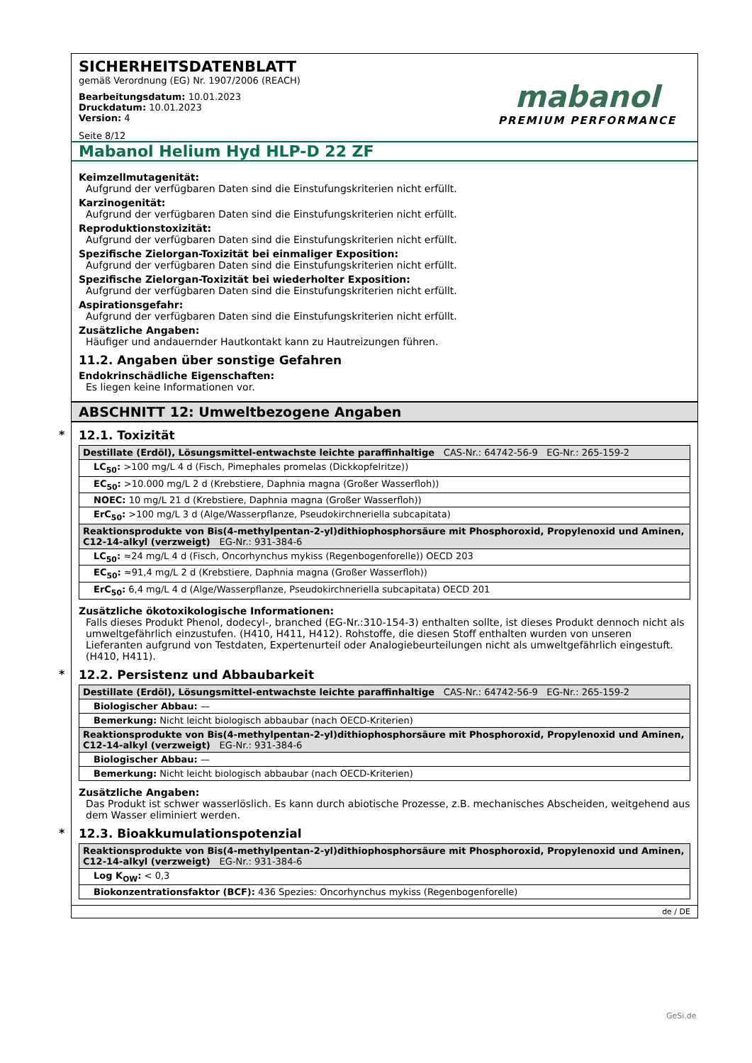SICHERHEITSDATENBLATT
gemäß Verordnung (EG) Nr. 1907/2006 (REACH)
Bearbeitungsdatum: 10.01.2023
Druckdatum: 10.01.2023
Version: 4
Seite 8/12
mabanol
PREMIUM PERFORMANCE
Mabanol Helium Hyd HLP-D 22 ZF
Keimzellmutagenität:
Aufgrund der verfügbaren Daten sind die Einstufungskriterien nicht erfüllt.
Karzinogenität:
Aufgrund der verfügbaren Daten sind die Einstufungskriterien nicht erfüllt.
Reproduktionstoxizität:
Aufgrund der verfügbaren Daten sind die Einstufungskriterien nicht erfüllt.
Spezifische Zielorgan-Toxizität bei einmaliger Exposition:
Aufgrund der verfügbaren Daten sind die Einstufungskriterien nicht erfüllt.
Spezifische Zielorgan-Toxizität bei wiederholter Exposition:
Aufgrund der verfügbaren Daten sind die Einstufungskriterien nicht erfüllt.
Aspirationsgefahr:
Aufgrund der verfügbaren Daten sind die Einstufungskriterien nicht erfüllt.
Zusätzliche Angaben:
Häufiger und andauernder Hautkontakt kann zu Hautreizungen führen.
11.2. Angaben über sonstige Gefahren
Endokrinschädliche Eigenschaften:
Es liegen keine Informationen vor.
ABSCHNITT 12: Umweltbezogene Angaben
* 12.1. Toxizität
| Destillate (Erdöl), Lösungsmittel-entwachste leichte paraffinhaltige CAS-Nr.: 64742-56-9 EG-Nr.: 265-159-2 |
| LC<sub>50</sub>: >100 mg/L 4 d (Fisch, Pimephales promelas (Dickkopfelritze)) |
| EC<sub>50</sub>: >10.000 mg/L 2 d (Krebstiere, Daphnia magna (Großer Wasserfloh)) |
| NOEC: 10 mg/L 21 d (Krebstiere, Daphnia magna (Großer Wasserfloh)) |
| ErC<sub>50</sub>: >100 mg/L 3 d (Alge/Wasserpflanze, Pseudokirchneriella subcapitata) |
| Reaktionsprodukte von Bis(4-methylpentan-2-yl)dithiophosphorsäure mit Phosphoroxid, Propylenoxid und Aminen, C12-14-alkyl (verzweigt) EG-Nr.: 931-384-6 |
| LC<sub>50</sub>: ≈24 mg/L 4 d (Fisch, Oncorhynchus mykiss (Regenbogenforelle)) OECD 203 |
| EC<sub>50</sub>: ≈91,4 mg/L 2 d (Krebstiere, Daphnia magna (Großer Wasserfloh)) |
| ErC<sub>50</sub>: 6,4 mg/L 4 d (Alge/Wasserpflanze, Pseudokirchneriella subcapitata) OECD 201 |
Zusätzliche ökotoxikologische Informationen:
Falls dieses Produkt Phenol, dodecyl-, branched (EG-Nr.:310-154-3) enthalten sollte, ist dieses Produkt dennoch nicht als umweltgefährlich einzustufen. (H410, H411, H412). Rohstoffe, die diesen Stoff enthalten wurden von unseren Lieferanten aufgrund von Testdaten, Expertenurteil oder Analogiebeurteilungen nicht als umweltgefährlich eingestuft. (H410, H411).
* 12.2. Persistenz und Abbaubarkeit
| Destillate (Erdöl), Lösungsmittel-entwachste leichte paraffinhaltige CAS-Nr.: 64742-56-9 EG-Nr.: 265-159-2 |
| Biologischer Abbau: — |
| Bemerkung: Nicht leicht biologisch abbaubar (nach OECD-Kriterien) |
| Reaktionsprodukte von Bis(4-methylpentan-2-yl)dithiophosphorsäure mit Phosphoroxid, Propylenoxid und Aminen, C12-14-alkyl (verzweigt) EG-Nr.: 931-384-6 |
| Biologischer Abbau: — |
| Bemerkung: Nicht leicht biologisch abbaubar (nach OECD-Kriterien) |
Zusätzliche Angaben:
Das Produkt ist schwer wasserlöslich. Es kann durch abiotische Prozesse, z.B. mechanisches Abscheiden, weitgehend aus dem Wasser eliminiert werden.
* 12.3. Bioakkumulationspotenzial
| Reaktionsprodukte von Bis(4-methylpentan-2-yl)dithiophosphorsäure mit Phosphoroxid, Propylenoxid und Aminen, C12-14-alkyl (verzweigt) EG-Nr.: 931-384-6 |
| Log K<sub>OW</sub>: < 0,3 |
| Biokonzentrationsfaktor (BCF): 436 Spezies: Oncorhynchus mykiss (Regenbogenforelle) |
de / DE
GeSi.de